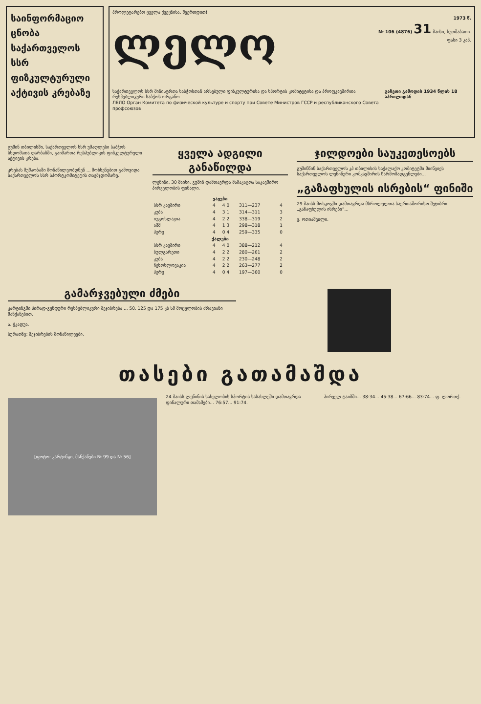საინფორმაციო ცნობა საქართველოს სსრ ფიზკულტურული აქტივის კრებაზე
პროლეტარებო ყველა ქვეყნისა, შეერთდით!
ლელო
1973 წ.
№ 106 (4876) 31 მაისი, ხუთშაბათი.
ფასი 3 კაპ.
საქართველოს სსრ მინისტრთა საბჭოსთან არსებული ფიზკულტურისა და სპორტის კომიტეტისა და პროფკავშირთა რესპუბლიკური საბჭოს ორგანო
ЛЕЛО Орган Комитета по физической культуре и спорту при Совете Министров ГССР и республиканского Совета профсоюзов
გაზეთი გამოდის 1934 წლის 18 აპრილიდან
გუშინ თბილისში, საქართველოს სსრ უმაღლესი საბჭოს სხდომათა დარბაზში, გაიმართა რესპუბლიკის ფიზკულტურული აქტივის კრება.
კრებას მუშაობაში მონაწილეობდნენ ... მოხსენებით გამოვიდა საქართველოს სსრ სპორტკომიტეტის თავმჯდომარე.
ყველა ადგილი განაწილდა
ლენინი, 30 მაისი. გუშინ დამთავრდა მამაკაცთა საკავშირო პირველობის ფინალი.
| ვაჟები | | | | |
| --- | --- | --- | --- | --- |
| სსრ კავშირი | 4 | 4 0 | 311—237 | 4 |
| კუბა | 4 | 3 1 | 314—311 | 3 |
| იუგოსლავია | 4 | 2 2 | 338—319 | 2 |
| აშშ | 4 | 1 3 | 298—318 | 1 |
| პერუ | 4 | 0 4 | 259—335 | 0 |
| ქალები | | | | |
| სსრ კავშირი | 4 | 4 0 | 388—212 | 4 |
| ბულგარეთი | 4 | 2 2 | 280—261 | 2 |
| კუბა | 4 | 2 2 | 230—248 | 2 |
| ჩეხოსლოვაკია | 4 | 2 2 | 263—277 | 2 |
| პერუ | 4 | 0 4 | 197—360 | 0 |
ჯილდოები საუკეთესოებს
გუშინწინ საქართველოს კპ თბილისის საქალაქო კომიტეტში მიიწვიეს საქართველოს ლენინური კომკავშირის წარმომადგენლები...
„გაზაფხულის ისრების“ ფინიში
29 მაისს მოსკოვში დამთავრდა მსროლელთა საერთაშორისო შეჯიბრი „გაზაფხულის ისრები“...
ვ. ოთიაშვილი.
გამარჯვებული ძმები
კარტინგში პირად-გუნდური რესპუბლიკური შეჯიბრება ... 50, 125 და 175 კბ სმ მოცულობის ძრავიანი მანქანებით.
ა. ჭკადუა.
სურათზე: შეჯიბრების მონაწილეები.
თასები გათამაშდა
[ფოტო: კარტინგი, მანქანები № 99 და № 56]
24 მაისს ლენინის სახელობის სპორტის სასახლეში დამთავრდა ფინალური თამაშები... 76:57... 91:74.
პირველ ტაიმში... 38:34... 45:38... 67:66... 83:74... ფ. ლორთქ.